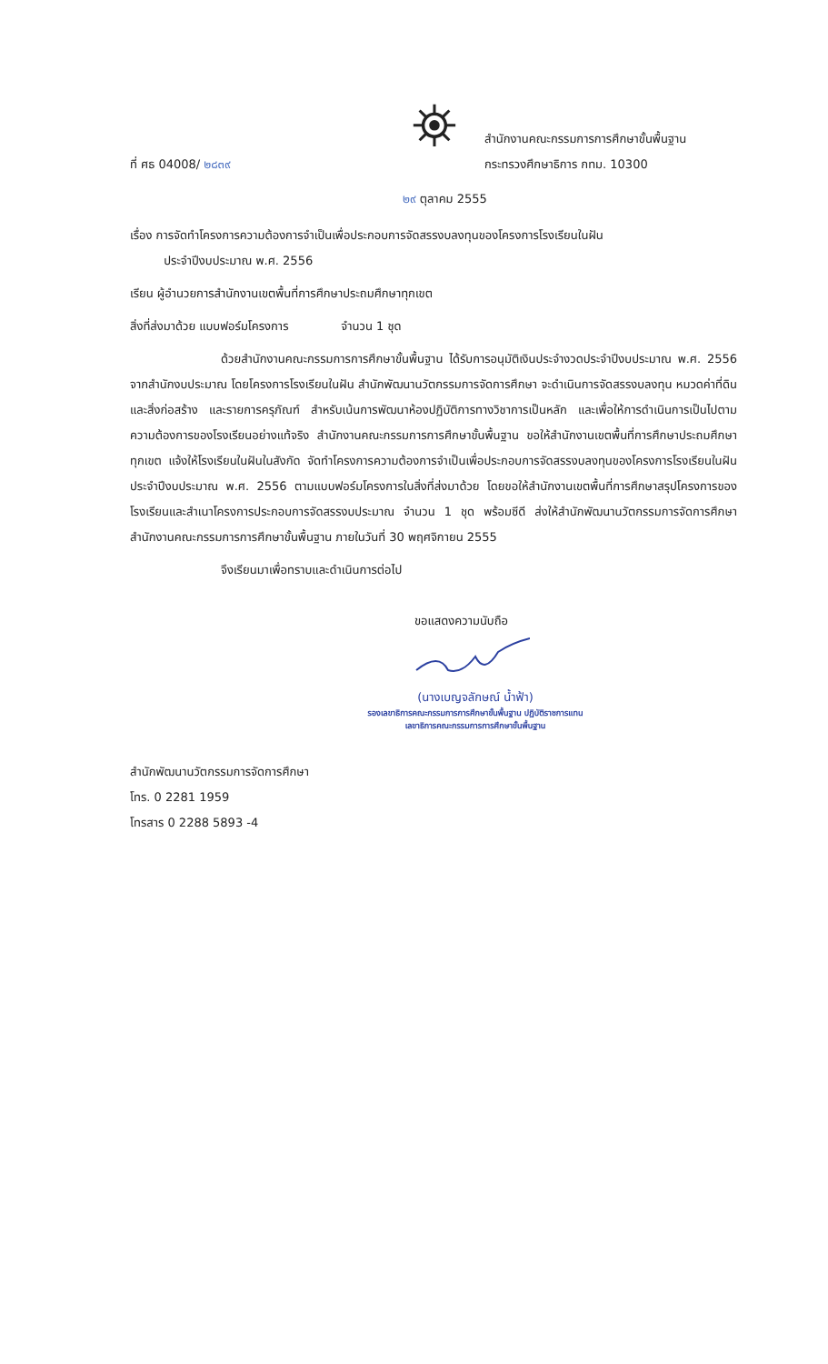ที่ ศธ 04008/ ๒๘๓๙
⛯
สำนักงานคณะกรรมการการศึกษาขั้นพื้นฐาน
กระทรวงศึกษาธิการ กทม. 10300
๒๙ ตุลาคม 2555
เรื่อง การจัดทำโครงการความต้องการจำเป็นเพื่อประกอบการจัดสรรงบลงทุนของโครงการโรงเรียนในฝัน
ประจำปีงบประมาณ พ.ศ. 2556
เรียน ผู้อำนวยการสำนักงานเขตพื้นที่การศึกษาประถมศึกษาทุกเขต
สิ่งที่ส่งมาด้วย แบบฟอร์มโครงการ จำนวน 1 ชุด
ด้วยสำนักงานคณะกรรมการการศึกษาขั้นพื้นฐาน ได้รับการอนุมัติเงินประจำงวดประจำปีงบประมาณ พ.ศ. 2556 จากสำนักงบประมาณ โดยโครงการโรงเรียนในฝัน สำนักพัฒนานวัตกรรมการจัดการศึกษา จะดำเนินการจัดสรรงบลงทุน หมวดค่าที่ดินและสิ่งก่อสร้าง และรายการครุภัณฑ์ สำหรับเน้นการพัฒนาห้องปฏิบัติการทางวิชาการเป็นหลัก และเพื่อให้การดำเนินการเป็นไปตามความต้องการของโรงเรียนอย่างแท้จริง สำนักงานคณะกรรมการการศึกษาขั้นพื้นฐาน ขอให้สำนักงานเขตพื้นที่การศึกษาประถมศึกษาทุกเขต แจ้งให้โรงเรียนในฝันในสังกัด จัดทำโครงการความต้องการจำเป็นเพื่อประกอบการจัดสรรงบลงทุนของโครงการโรงเรียนในฝัน ประจำปีงบประมาณ พ.ศ. 2556 ตามแบบฟอร์มโครงการในสิ่งที่ส่งมาด้วย โดยขอให้สำนักงานเขตพื้นที่การศึกษาสรุปโครงการของโรงเรียนและสำเนาโครงการประกอบการจัดสรรงบประมาณ จำนวน 1 ชุด พร้อมซีดี ส่งให้สำนักพัฒนานวัตกรรมการจัดการศึกษา สำนักงานคณะกรรมการการศึกษาขั้นพื้นฐาน ภายในวันที่ 30 พฤศจิกายน 2555
จึงเรียนมาเพื่อทราบและดำเนินการต่อไป
ขอแสดงความนับถือ
(นางเบญจลักษณ์ น้ำฟ้า)
รองเลขาธิการคณะกรรมการการศึกษาขั้นพื้นฐาน ปฏิบัติราชการแทน
เลขาธิการคณะกรรมการการศึกษาขั้นพื้นฐาน
สำนักพัฒนานวัตกรรมการจัดการศึกษา
โทร. 0 2281 1959
โทรสาร 0 2288 5893 -4